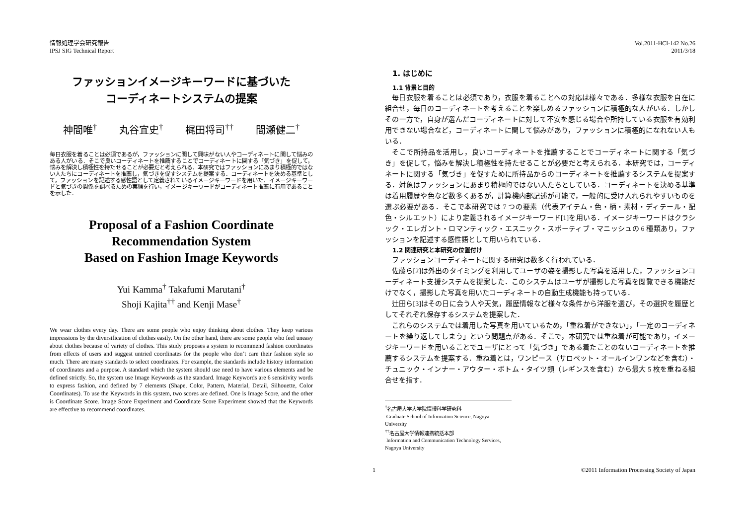情報処理学会研究報告
IPSJ SIG Technical Report
Vol.2011-HCI-142 No.26
2011/3/18
ファッションイメージキーワードに基づいた
コーディネートシステムの提案
神間唯<sup>†</sup> 丸谷宜史<sup>†</sup> 梶田将司<sup>††</sup> 間瀬健二<sup>†</sup>
毎日衣服を着ることは必須であるが，ファッションに関して興味がない人やコーディネートに関して悩みのある人がいる．そこで良いコーディネートを推薦することでコーディネートに関する「気づき」を促して，悩みを解決し積極性を持たせることが必要だと考えられる．本研究ではファッションにあまり積極的ではない人たちにコーディネートを推薦し，気づきを促すシステムを提案する．コーディネートを決める基準として，ファッションを記述する感性語として定義されているイメージキーワードを用いた．イメージキーワードと気づきの関係を調べるための実験を行い，イメージキーワードがコーディネート推薦に有用であることを示した．
Proposal of a Fashion Coordinate
Recommendation System
Based on Fashion Image Keywords
Yui Kamma<sup>†</sup> Takafumi Marutani<sup>†</sup>
Shoji Kajita<sup>††</sup> and Kenji Mase<sup>†</sup>
We wear clothes every day. There are some people who enjoy thinking about clothes. They keep various impressions by the diversification of clothes easily. On the other hand, there are some people who feel uneasy about clothes because of variety of clothes. This study proposes a system to recommend fashion coordinates from effects of users and suggest untried coordinates for the people who don’t care their fashion style so much. There are many standards to select coordinates. For example, the standards include history information of coordinates and a purpose. A standard which the system should use need to have various elements and be defined strictly. So, the system use Image Keywords as the standard. Image Keywords are 6 sensitivity words to express fashion, and defined by 7 elements (Shape, Color, Pattern, Material, Detail, Silhouette, Color Coordinates). To use the Keywords in this system, two scores are defined. One is Image Score, and the other is Coordinate Score. Image Score Experiment and Coordinate Score Experiment showed that the Keywords are effective to recommend coordinates.
1. はじめに
1.1 背景と目的
毎日衣服を着ることは必須であり，衣服を着ることへの対応は様々である．多様な衣服を自在に組合せ，毎日のコーディネートを考えることを楽しめるファッションに積極的な人がいる．しかしその一方で，自身が選んだコーディネートに対して不安を感じる場合や所持している衣服を有効利用できない場合など，コーディネートに関して悩みがあり，ファッションに積極的になれない人もいる．
そこで所持品を活用し，良いコーディネートを推薦することでコーディネートに関する「気づき」を促して，悩みを解決し積極性を持たせることが必要だと考えられる．本研究では，コーディネートに関する「気づき」を促すために所持品からのコーディネートを推薦するシステムを提案する．対象はファッションにあまり積極的ではない人たちとしている．コーディネートを決める基準は着用履歴や色など数多くあるが，計算機内部記述が可能で，一般的に受け入れられやすいものを選ぶ必要がある．そこで本研究では 7 つの要素（代表アイテム・色・柄・素材・ディテール・配色・シルエット）により定義されるイメージキーワード[1]を用いる．イメージキーワードはクラシック・エレガント・ロマンティック・エスニック・スポーティブ・マニッシュの 6 種類あり，ファッションを記述する感性語として用いられている．
1.2 関連研究と本研究の位置付け
ファッションコーディネートに関する研究は数多く行われている．
佐藤ら[2]は外出のタイミングを利用してユーザの姿を撮影した写真を活用した，ファッションコーディネート支援システムを提案した．このシステムはユーザが撮影した写真を閲覧できる機能だけでなく，撮影した写真を用いたコーディネートの自動生成機能も持っている．
辻田ら[3]はその日に会う人や天気，履歴情報など様々な条件から洋服を選び，その選択を履歴としてそれぞれ保存するシステムを提案した．
これらのシステムでは着用した写真を用いているため，「重ね着ができない」，「一定のコーディネートを繰り返してしまう」という問題点がある．そこで，本研究では重ね着が可能であり，イメージキーワードを用いることでユーザにとって「気づき」である着たことのないコーディネートを推薦するシステムを提案する．重ね着とは，ワンピース（サロペット・オールインワンなどを含む）・チュニック・インナー・アウター・ボトム・タイツ類（レギンスを含む）から最大 5 枚を重ねる組合せを指す．
<sup>†</sup> 名古屋大学大学院情報科学研究科
Graduate School of Information Science, Nagoya University
<sup>††</sup> 名古屋大学情報連携統括本部
Information and Communication Technology Services, Nagoya University
1 ©2011 Information Processing Society of Japan